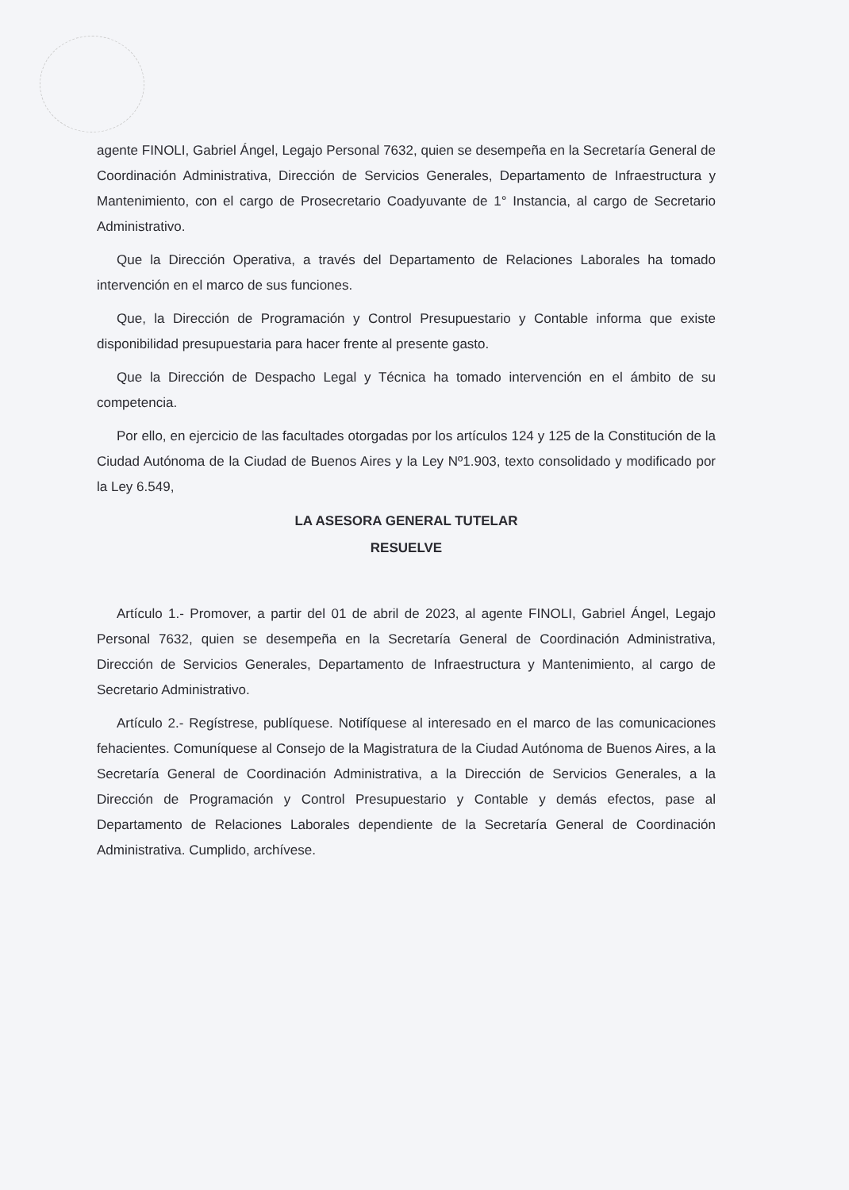agente FINOLI, Gabriel Ángel, Legajo Personal 7632, quien se desempeña en la Secretaría General de Coordinación Administrativa, Dirección de Servicios Generales, Departamento de Infraestructura y Mantenimiento, con el cargo de Prosecretario Coadyuvante de 1° Instancia, al cargo de Secretario Administrativo.
Que la Dirección Operativa, a través del Departamento de Relaciones Laborales ha tomado intervención en el marco de sus funciones.
Que, la Dirección de Programación y Control Presupuestario y Contable informa que existe disponibilidad presupuestaria para hacer frente al presente gasto.
Que la Dirección de Despacho Legal y Técnica ha tomado intervención en el ámbito de su competencia.
Por ello, en ejercicio de las facultades otorgadas por los artículos 124 y 125 de la Constitución de la Ciudad Autónoma de la Ciudad de Buenos Aires y la Ley Nº1.903, texto consolidado y modificado por la Ley 6.549,
LA ASESORA GENERAL TUTELAR
RESUELVE
Artículo 1.- Promover, a partir del 01 de abril de 2023, al agente FINOLI, Gabriel Ángel, Legajo Personal 7632, quien se desempeña en la Secretaría General de Coordinación Administrativa, Dirección de Servicios Generales, Departamento de Infraestructura y Mantenimiento, al cargo de Secretario Administrativo.
Artículo 2.- Regístrese, publíquese. Notifíquese al interesado en el marco de las comunicaciones fehacientes. Comuníquese al Consejo de la Magistratura de la Ciudad Autónoma de Buenos Aires, a la Secretaría General de Coordinación Administrativa, a la Dirección de Servicios Generales, a la Dirección de Programación y Control Presupuestario y Contable y demás efectos, pase al Departamento de Relaciones Laborales dependiente de la Secretaría General de Coordinación Administrativa. Cumplido, archívese.